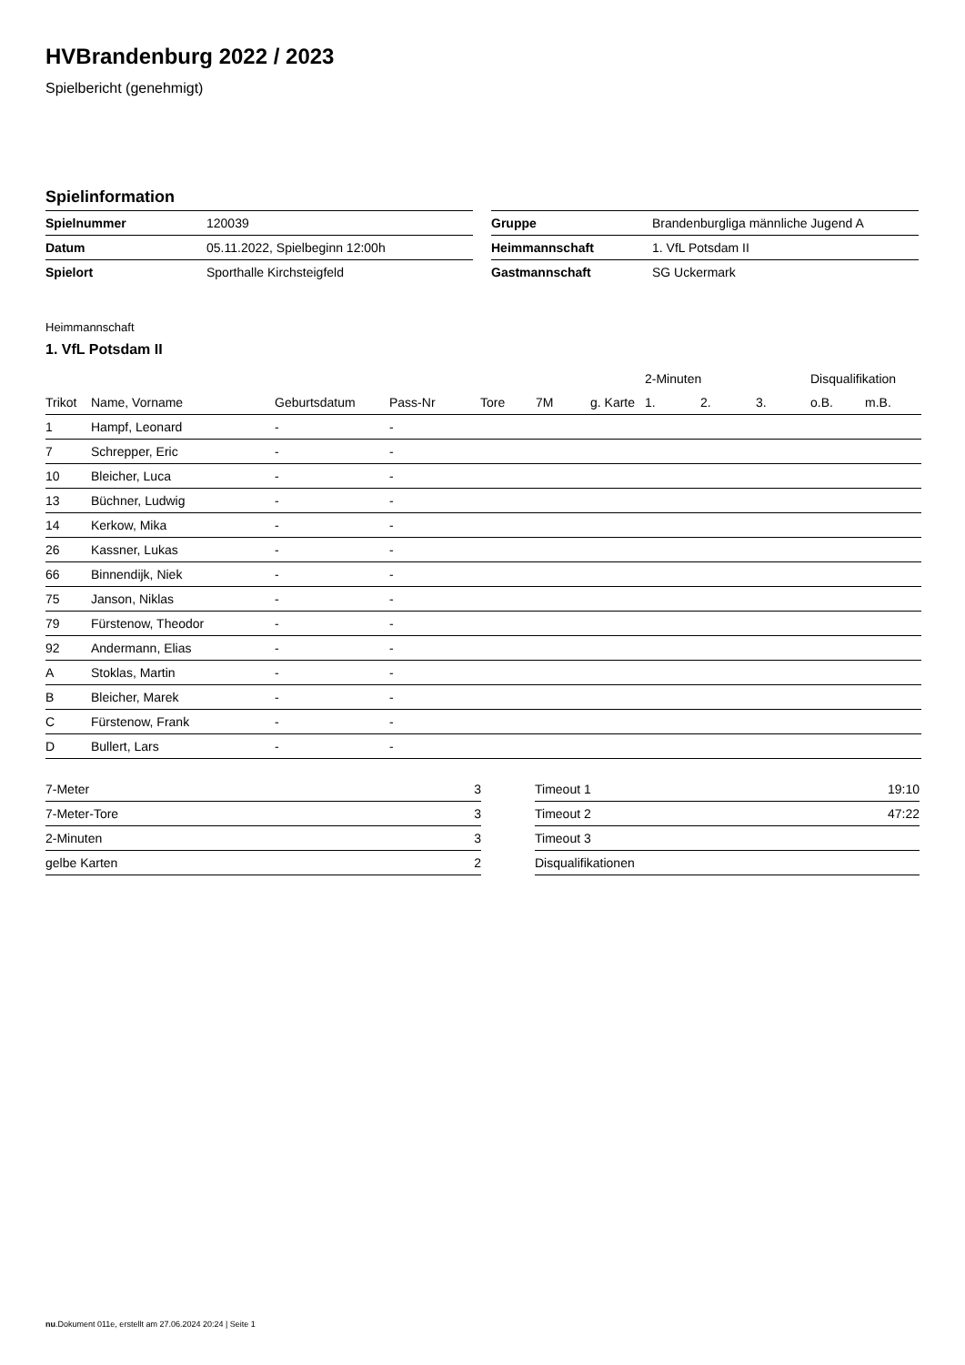HVBrandenburg 2022 / 2023
Spielbericht (genehmigt)
Spielinformation
| Spielnummer | 120039 |
| Datum | 05.11.2022, Spielbeginn 12:00h |
| Spielort | Sporthalle Kirchsteigfeld |
| Gruppe | Brandenburgliga männliche Jugend A |
| Heimmannschaft | 1. VfL Potsdam II |
| Gastmannschaft | SG Uckermark |
Heimmannschaft
1. VfL Potsdam II
| | | | | | | | 2-Minuten | | | Disqualifikation | |
| --- | --- | --- | --- | --- | --- | --- | --- | --- | --- | --- | --- |
| Trikot | Name, Vorname | Geburtsdatum | Pass-Nr | Tore | 7M | g. Karte | 1. | 2. | 3. | o.B. | m.B. |
| 1 | Hampf, Leonard | - | - | | | | | | | | |
| 7 | Schrepper, Eric | - | - | | | | | | | | |
| 10 | Bleicher, Luca | - | - | | | | | | | | |
| 13 | Büchner, Ludwig | - | - | | | | | | | | |
| 14 | Kerkow, Mika | - | - | | | | | | | | |
| 26 | Kassner, Lukas | - | - | | | | | | | | |
| 66 | Binnendijk, Niek | - | - | | | | | | | | |
| 75 | Janson, Niklas | - | - | | | | | | | | |
| 79 | Fürstenow, Theodor | - | - | | | | | | | | |
| 92 | Andermann, Elias | - | - | | | | | | | | |
| A | Stoklas, Martin | - | - | | | | | | | | |
| B | Bleicher, Marek | - | - | | | | | | | | |
| C | Fürstenow, Frank | - | - | | | | | | | | |
| D | Bullert, Lars | - | - | | | | | | | | |
| 7-Meter | 3 |
| 7-Meter-Tore | 3 |
| 2-Minuten | 3 |
| gelbe Karten | 2 |
| Timeout 1 | 19:10 |
| Timeout 2 | 47:22 |
| Timeout 3 | |
| Disqualifikationen | |
nu.Dokument 011e, erstellt am 27.06.2024 20:24 | Seite 1